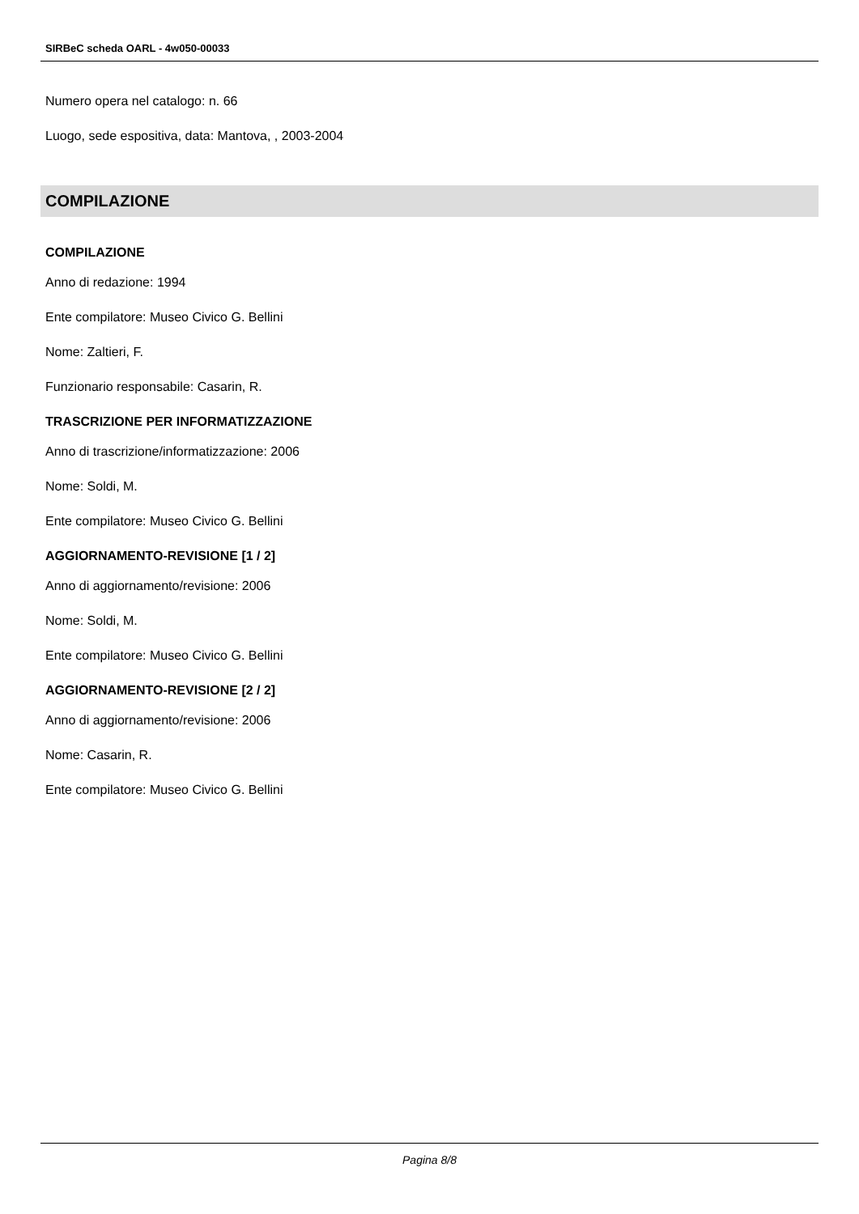SIRBeC scheda OARL - 4w050-00033
Numero opera nel catalogo: n. 66
Luogo, sede espositiva, data: Mantova, , 2003-2004
COMPILAZIONE
COMPILAZIONE
Anno di redazione: 1994
Ente compilatore: Museo Civico G. Bellini
Nome: Zaltieri, F.
Funzionario responsabile: Casarin, R.
TRASCRIZIONE PER INFORMATIZZAZIONE
Anno di trascrizione/informatizzazione: 2006
Nome: Soldi, M.
Ente compilatore: Museo Civico G. Bellini
AGGIORNAMENTO-REVISIONE [1 / 2]
Anno di aggiornamento/revisione: 2006
Nome: Soldi, M.
Ente compilatore: Museo Civico G. Bellini
AGGIORNAMENTO-REVISIONE [2 / 2]
Anno di aggiornamento/revisione: 2006
Nome: Casarin, R.
Ente compilatore: Museo Civico G. Bellini
Pagina 8/8